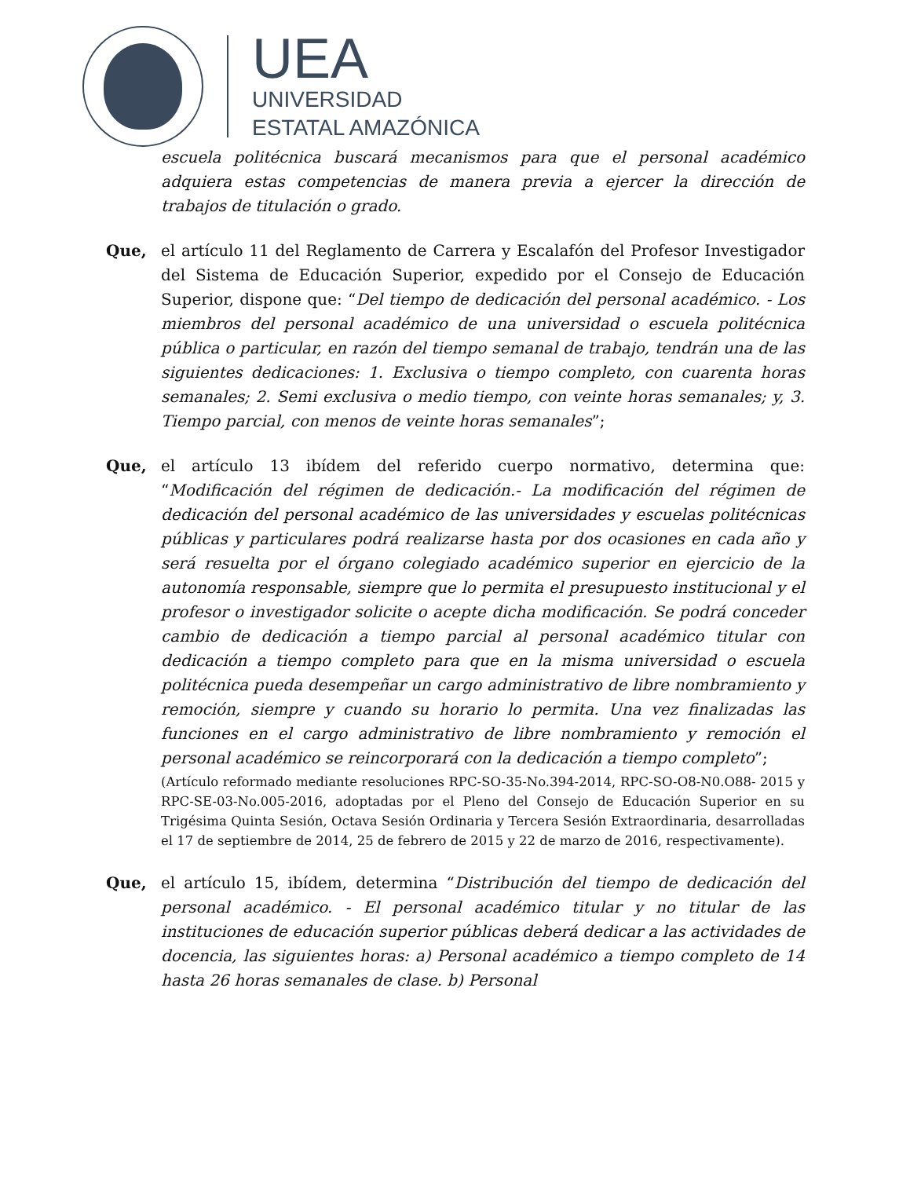UEA
UNIVERSIDAD
ESTATAL AMAZÓNICA
escuela politécnica buscará mecanismos para que el personal académico adquiera estas competencias de manera previa a ejercer la dirección de trabajos de titulación o grado.
Que, el artículo 11 del Reglamento de Carrera y Escalafón del Profesor Investigador del Sistema de Educación Superior, expedido por el Consejo de Educación Superior, dispone que: “Del tiempo de dedicación del personal académico. - Los miembros del personal académico de una universidad o escuela politécnica pública o particular, en razón del tiempo semanal de trabajo, tendrán una de las siguientes dedicaciones: 1. Exclusiva o tiempo completo, con cuarenta horas semanales; 2. Semi exclusiva o medio tiempo, con veinte horas semanales; y, 3. Tiempo parcial, con menos de veinte horas semanales”;
Que, el artículo 13 ibídem del referido cuerpo normativo, determina que: “Modificación del régimen de dedicación.- La modificación del régimen de dedicación del personal académico de las universidades y escuelas politécnicas públicas y particulares podrá realizarse hasta por dos ocasiones en cada año y será resuelta por el órgano colegiado académico superior en ejercicio de la autonomía responsable, siempre que lo permita el presupuesto institucional y el profesor o investigador solicite o acepte dicha modificación. Se podrá conceder cambio de dedicación a tiempo parcial al personal académico titular con dedicación a tiempo completo para que en la misma universidad o escuela politécnica pueda desempeñar un cargo administrativo de libre nombramiento y remoción, siempre y cuando su horario lo permita. Una vez finalizadas las funciones en el cargo administrativo de libre nombramiento y remoción el personal académico se reincorporará con la dedicación a tiempo completo”;
(Artículo reformado mediante resoluciones RPC-SO-35-No.394-2014, RPC-SO-O8-N0.O88- 2015 y RPC-SE-03-No.005-2016, adoptadas por el Pleno del Consejo de Educación Superior en su Trigésima Quinta Sesión, Octava Sesión Ordinaria y Tercera Sesión Extraordinaria, desarrolladas el 17 de septiembre de 2014, 25 de febrero de 2015 y 22 de marzo de 2016, respectivamente).
Que, el artículo 15, ibídem, determina “Distribución del tiempo de dedicación del personal académico. - El personal académico titular y no titular de las instituciones de educación superior públicas deberá dedicar a las actividades de docencia, las siguientes horas: a) Personal académico a tiempo completo de 14 hasta 26 horas semanales de clase. b) Personal